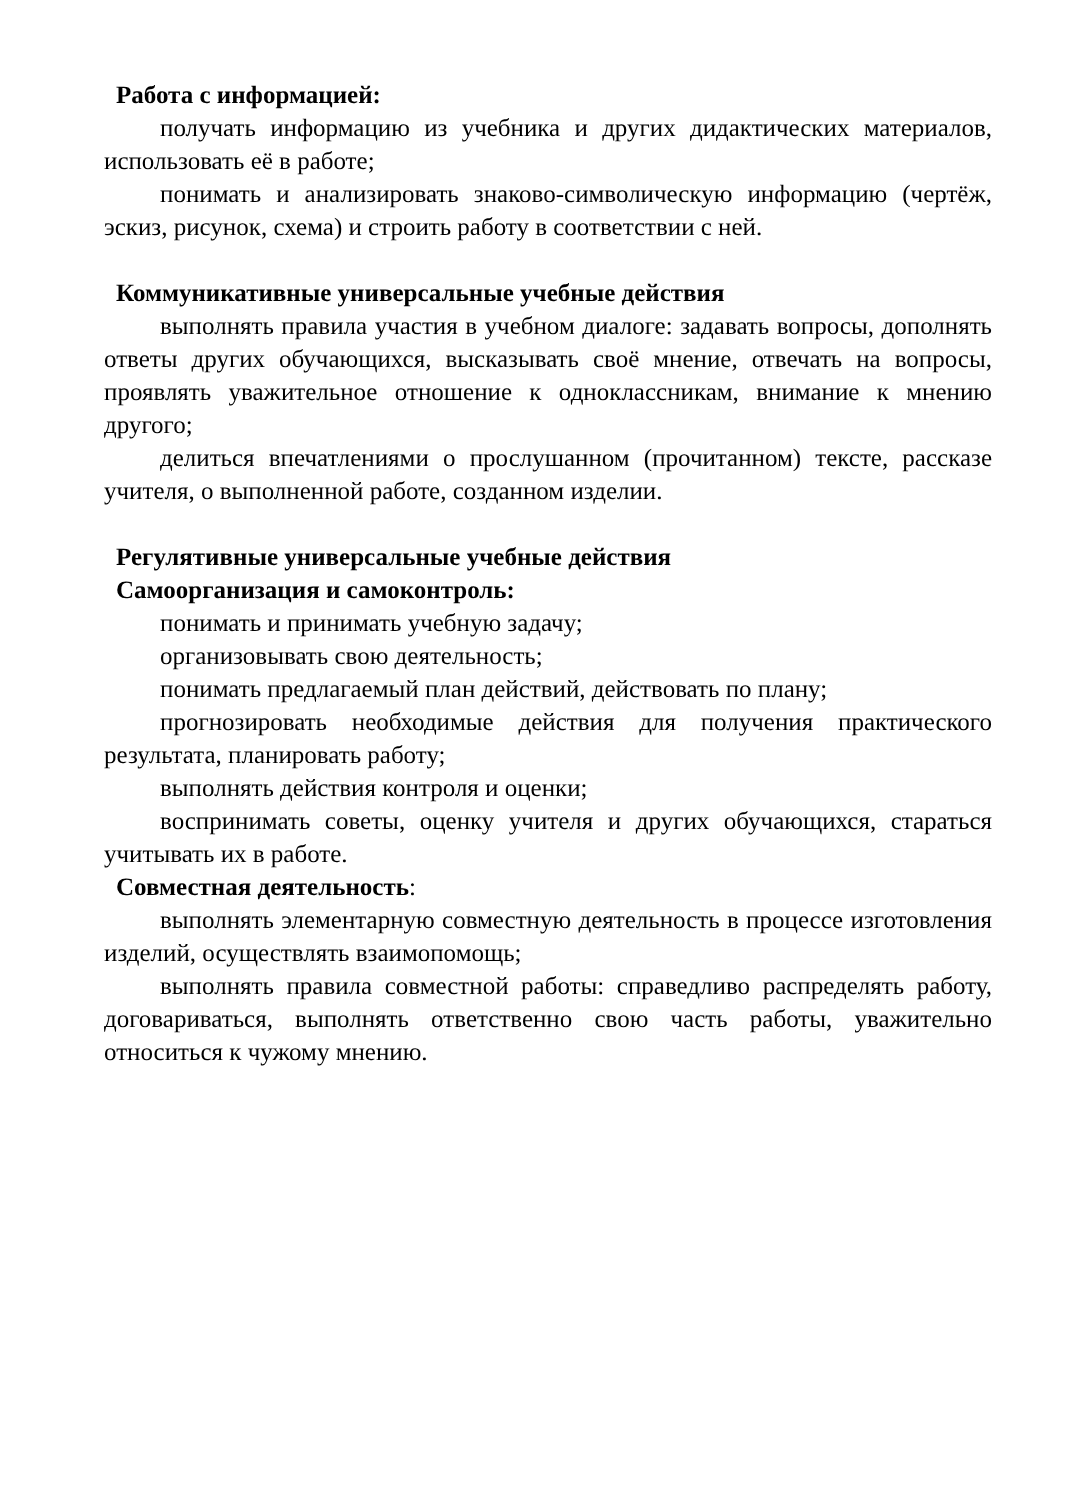Работа с информацией:
получать информацию из учебника и других дидактических материалов, использовать её в работе;
понимать и анализировать знаково-символическую информацию (чертёж, эскиз, рисунок, схема) и строить работу в соответствии с ней.
Коммуникативные универсальные учебные действия
выполнять правила участия в учебном диалоге: задавать вопросы, дополнять ответы других обучающихся, высказывать своё мнение, отвечать на вопросы, проявлять уважительное отношение к одноклассникам, внимание к мнению другого;
делиться впечатлениями о прослушанном (прочитанном) тексте, рассказе учителя, о выполненной работе, созданном изделии.
Регулятивные универсальные учебные действия
Самоорганизация и самоконтроль:
понимать и принимать учебную задачу;
организовывать свою деятельность;
понимать предлагаемый план действий, действовать по плану;
прогнозировать необходимые действия для получения практического результата, планировать работу;
выполнять действия контроля и оценки;
воспринимать советы, оценку учителя и других обучающихся, стараться учитывать их в работе.
Совместная деятельность:
выполнять элементарную совместную деятельность в процессе изготовления изделий, осуществлять взаимопомощь;
выполнять правила совместной работы: справедливо распределять работу, договариваться, выполнять ответственно свою часть работы, уважительно относиться к чужому мнению.